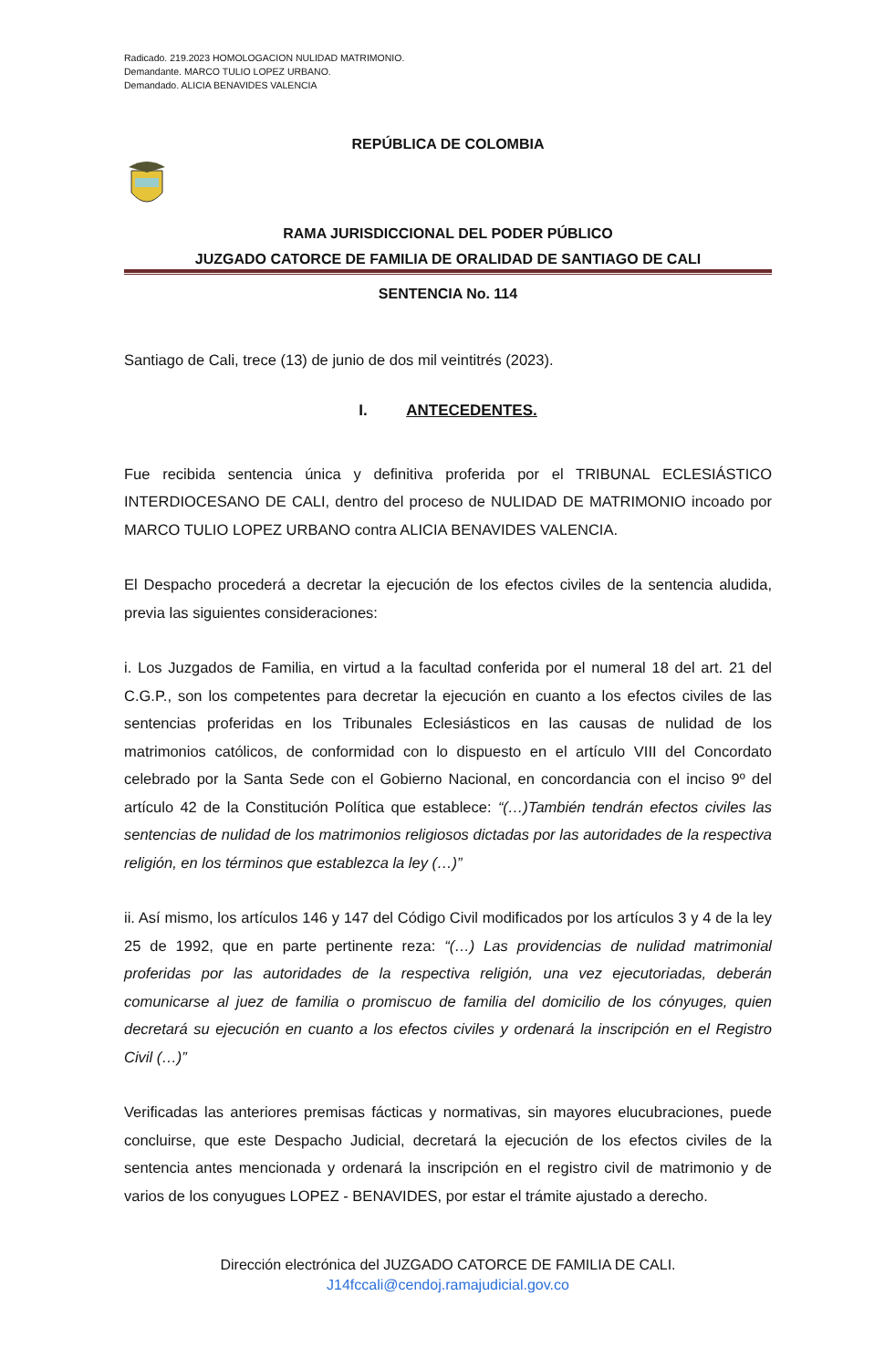Radicado. 219.2023 HOMOLOGACION NULIDAD MATRIMONIO.
Demandante. MARCO TULIO LOPEZ URBANO.
Demandado. ALICIA BENAVIDES VALENCIA
REPÚBLICA DE COLOMBIA
RAMA JURISDICCIONAL DEL PODER PÚBLICO
JUZGADO CATORCE DE FAMILIA DE ORALIDAD DE SANTIAGO DE CALI
SENTENCIA No. 114
Santiago de Cali, trece (13) de junio de dos mil veintitrés (2023).
I. ANTECEDENTES.
Fue recibida sentencia única y definitiva proferida por el TRIBUNAL ECLESIÁSTICO INTERDIOCESANO DE CALI, dentro del proceso de NULIDAD DE MATRIMONIO incoado por MARCO TULIO LOPEZ URBANO contra ALICIA BENAVIDES VALENCIA.
El Despacho procederá a decretar la ejecución de los efectos civiles de la sentencia aludida, previa las siguientes consideraciones:
i. Los Juzgados de Familia, en virtud a la facultad conferida por el numeral 18 del art. 21 del C.G.P., son los competentes para decretar la ejecución en cuanto a los efectos civiles de las sentencias proferidas en los Tribunales Eclesiásticos en las causas de nulidad de los matrimonios católicos, de conformidad con lo dispuesto en el artículo VIII del Concordato celebrado por la Santa Sede con el Gobierno Nacional, en concordancia con el inciso 9º del artículo 42 de la Constitución Política que establece: “(…)También tendrán efectos civiles las sentencias de nulidad de los matrimonios religiosos dictadas por las autoridades de la respectiva religión, en los términos que establezca la ley (…)”
ii. Así mismo, los artículos 146 y 147 del Código Civil modificados por los artículos 3 y 4 de la ley 25 de 1992, que en parte pertinente reza: “(…) Las providencias de nulidad matrimonial proferidas por las autoridades de la respectiva religión, una vez ejecutoriadas, deberán comunicarse al juez de familia o promiscuo de familia del domicilio de los cónyuges, quien decretará su ejecución en cuanto a los efectos civiles y ordenará la inscripción en el Registro Civil (…)”
Verificadas las anteriores premisas fácticas y normativas, sin mayores elucubraciones, puede concluirse, que este Despacho Judicial, decretará la ejecución de los efectos civiles de la sentencia antes mencionada y ordenará la inscripción en el registro civil de matrimonio y de varios de los conyugues LOPEZ - BENAVIDES, por estar el trámite ajustado a derecho.
Dirección electrónica del JUZGADO CATORCE DE FAMILIA DE CALI.
J14fccali@cendoj.ramajudicial.gov.co